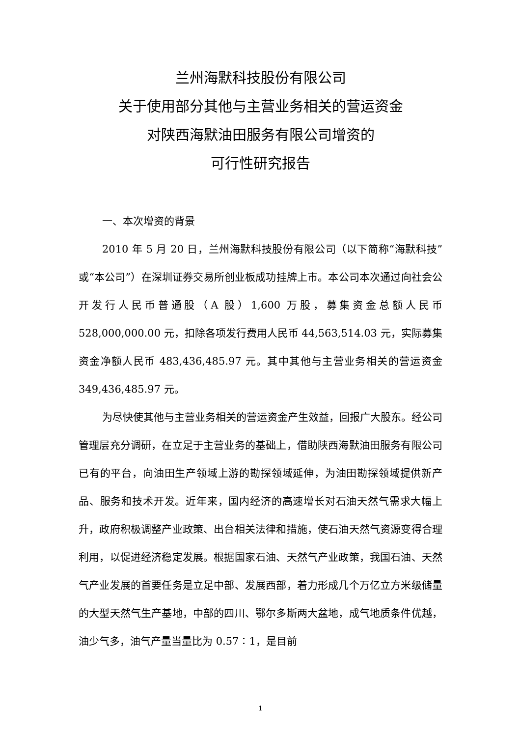兰州海默科技股份有限公司
关于使用部分其他与主营业务相关的营运资金
对陕西海默油田服务有限公司增资的
可行性研究报告
一、本次增资的背景
2010 年 5 月 20 日，兰州海默科技股份有限公司（以下简称“海默科技”或“本公司”）在深圳证券交易所创业板成功挂牌上市。本公司本次通过向社会公开发行人民币普通股（A 股）1,600 万股，募集资金总额人民币 528,000,000.00 元，扣除各项发行费用人民币 44,563,514.03 元，实际募集资金净额人民币 483,436,485.97 元。其中其他与主营业务相关的营运资金 349,436,485.97 元。
为尽快使其他与主营业务相关的营运资金产生效益，回报广大股东。经公司管理层充分调研，在立足于主营业务的基础上，借助陕西海默油田服务有限公司已有的平台，向油田生产领域上游的勘探领域延伸，为油田勘探领域提供新产品、服务和技术开发。近年来，国内经济的高速增长对石油天然气需求大幅上升，政府积极调整产业政策、出台相关法律和措施，使石油天然气资源变得合理利用，以促进经济稳定发展。根据国家石油、天然气产业政策，我国石油、天然气产业发展的首要任务是立足中部、发展西部，着力形成几个万亿立方米级储量的大型天然气生产基地，中部的四川、鄂尔多斯两大盆地，成气地质条件优越，油少气多，油气产量当量比为 0.57∶1，是目前
1